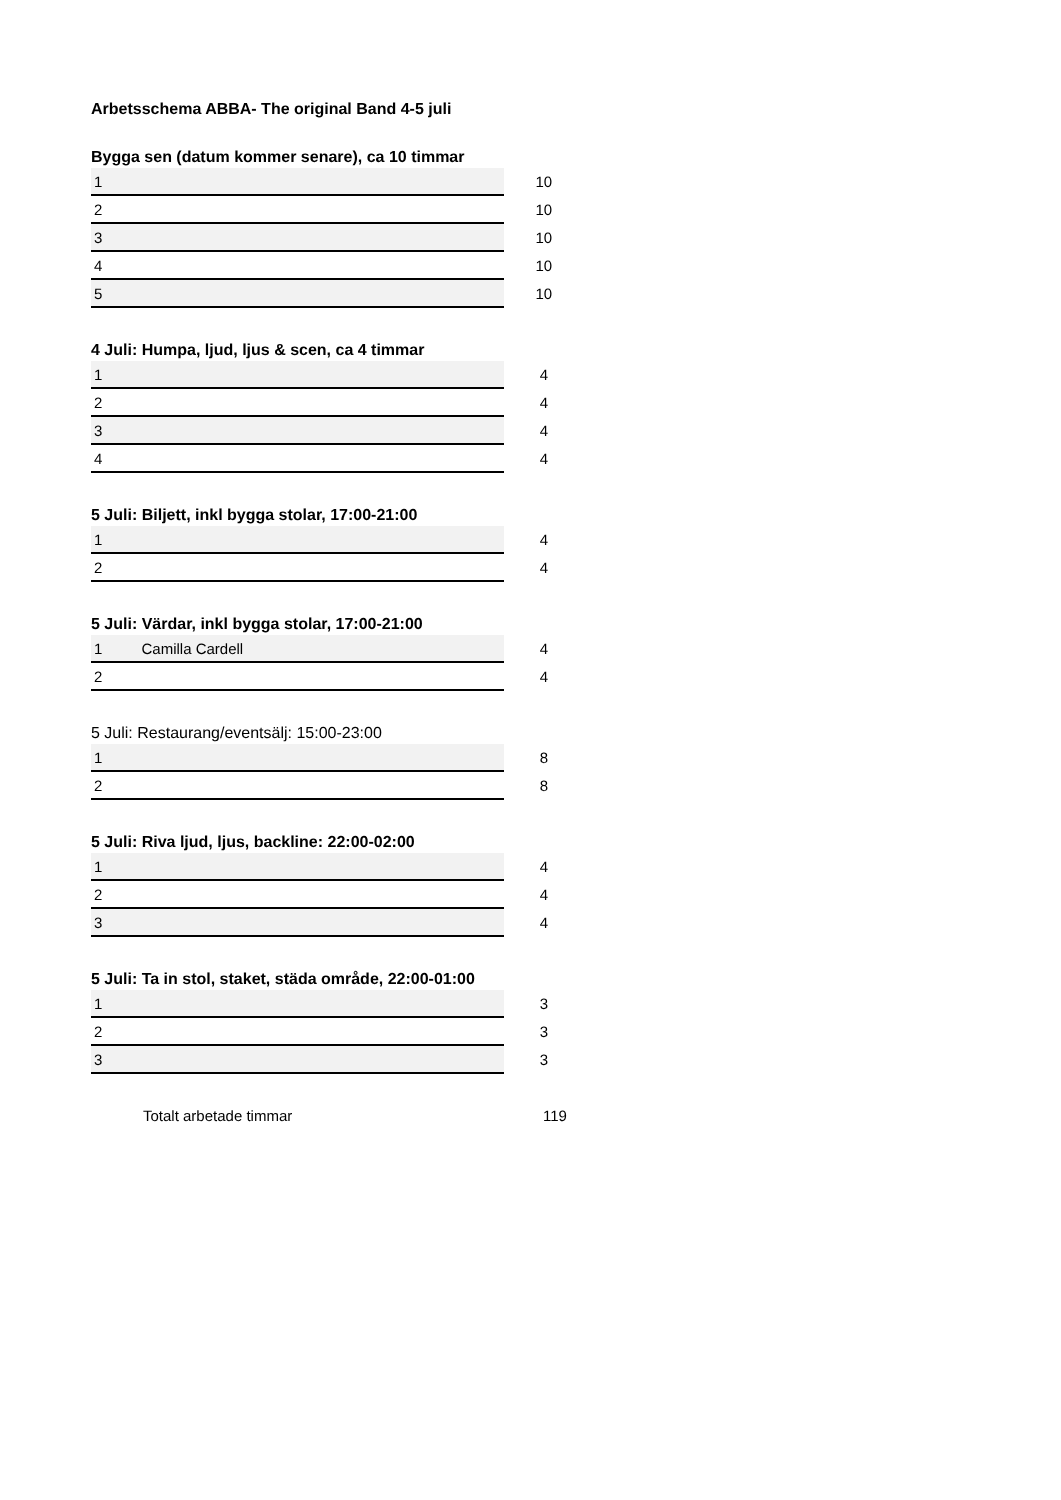Arbetsschema ABBA- The original Band 4-5 juli
Bygga sen (datum kommer senare), ca 10 timmar
| 1 | | 10 |
| 2 | | 10 |
| 3 | | 10 |
| 4 | | 10 |
| 5 | | 10 |
4 Juli: Humpa, ljud, ljus & scen, ca 4 timmar
| 1 | | 4 |
| 2 | | 4 |
| 3 | | 4 |
| 4 | | 4 |
5 Juli: Biljett, inkl bygga stolar, 17:00-21:00
| 1 | | 4 |
| 2 | | 4 |
5 Juli: Värdar, inkl bygga stolar, 17:00-21:00
| 1 | Camilla Cardell | 4 |
| 2 | | 4 |
5 Juli: Restaurang/eventsälj: 15:00-23:00
| 1 | | 8 |
| 2 | | 8 |
5 Juli: Riva ljud, ljus, backline: 22:00-02:00
| 1 | | 4 |
| 2 | | 4 |
| 3 | | 4 |
5 Juli: Ta in stol, staket, städa område, 22:00-01:00
| 1 | | 3 |
| 2 | | 3 |
| 3 | | 3 |
Totalt arbetade timmar 119